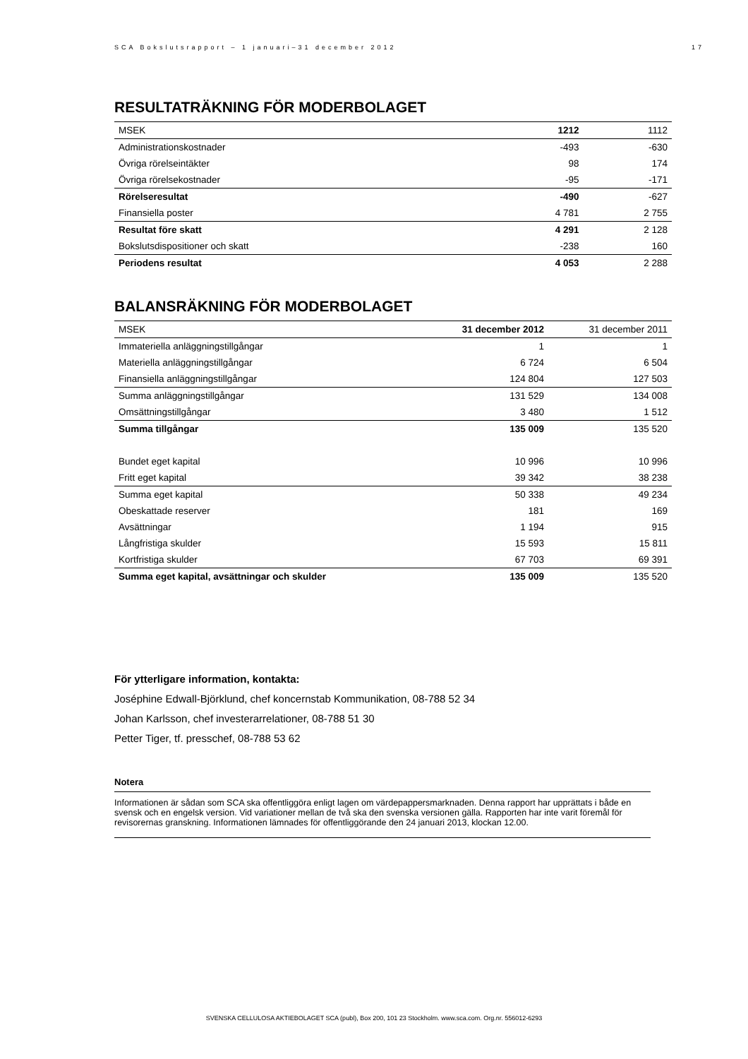SCA Bokslutsrapport – 1 januari–31 december 2012 17
RESULTATRÄKNING FÖR MODERBOLAGET
| MSEK | 1212 | 1112 |
| Administrationskostnader | -493 | -630 |
| Övriga rörelseintäkter | 98 | 174 |
| Övriga rörelsekostnader | -95 | -171 |
| Rörelseresultat | -490 | -627 |
| Finansiella poster | 4 781 | 2 755 |
| Resultat före skatt | 4 291 | 2 128 |
| Bokslutsdispositioner och skatt | -238 | 160 |
| Periodens resultat | 4 053 | 2 288 |
BALANSRÄKNING FÖR MODERBOLAGET
| MSEK | 31 december 2012 | 31 december 2011 |
| Immateriella anläggningstillgångar | 1 | 1 |
| Materiella anläggningstillgångar | 6 724 | 6 504 |
| Finansiella anläggningstillgångar | 124 804 | 127 503 |
| Summa anläggningstillgångar | 131 529 | 134 008 |
| Omsättningstillgångar | 3 480 | 1 512 |
| Summa tillgångar | 135 009 | 135 520 |
| Bundet eget kapital | 10 996 | 10 996 |
| Fritt eget kapital | 39 342 | 38 238 |
| Summa eget kapital | 50 338 | 49 234 |
| Obeskattade reserver | 181 | 169 |
| Avsättningar | 1 194 | 915 |
| Långfristiga skulder | 15 593 | 15 811 |
| Kortfristiga skulder | 67 703 | 69 391 |
| Summa eget kapital, avsättningar och skulder | 135 009 | 135 520 |
För ytterligare information, kontakta:
Joséphine Edwall-Björklund, chef koncernstab Kommunikation, 08-788 52 34
Johan Karlsson, chef investerarrelationer, 08-788 51 30
Petter Tiger, tf. presschef, 08-788 53 62
Notera
Informationen är sådan som SCA ska offentliggöra enligt lagen om värdepappersmarknaden. Denna rapport har upprättats i både en svensk och en engelsk version. Vid variationer mellan de två ska den svenska versionen gälla. Rapporten har inte varit föremål för revisorernas granskning. Informationen lämnades för offentliggörande den 24 januari 2013, klockan 12.00.
SVENSKA CELLULOSA AKTIEBOLAGET SCA (publ), Box 200, 101 23 Stockholm. www.sca.com. Org.nr. 556012-6293